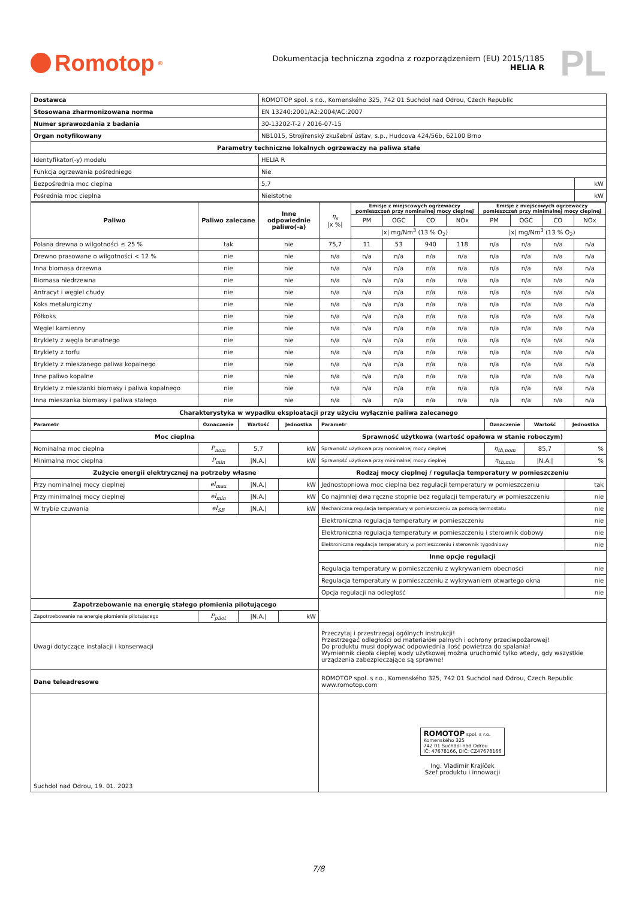Romotop<sup>®</sup>
Dokumentacja techniczna zgodna z rozporządzeniem (EU) 2015/1185
HELIA R
PL
| Dostawca | ROMOTOP spol. s r.o., Komenského 325, 742 01 Suchdol nad Odrou, Czech Republic | |
| Stosowana zharmonizowana norma | EN 13240:2001/A2:2004/AC:2007 | |
| Numer sprawozdania z badania | 30-13202-T-2 / 2016-07-15 | |
| Organ notyfikowany | NB1015, Strojírenský zkušební ústav, s.p., Hudcova 424/56b, 62100 Brno | |
| Parametry techniczne lokalnych ogrzewaczy na paliwa stałe | | |
| Identyfikator(-y) modelu | HELIA R | |
| Funkcja ogrzewania pośredniego | Nie | |
| Bezpośrednia moc cieplna | 5,7 | kW |
| Pośrednia moc cieplna | Nieistotne | kW |
| Paliwo | Paliwo zalecane | Inne odpowiednie paliwo(-a) | η<sub>s</sub> /x %/ | Emisje z miejscowych ogrzewaczy pomieszczeń przy nominalnej mocy cieplnej | | | | Emisje z miejscowych ogrzewaczy pomieszczeń przy minimalnej mocy cieplnej | | | |
| | | | | PM | OGC | CO | NOx | PM | OGC | CO | NOx |
| | | | | /x/ mg/Nm<sup>3</sup> (13 % O<sub>2</sub>) | | | | /x/ mg/Nm<sup>3</sup> (13 % O<sub>2</sub>) | | | |
| Polana drewna o wilgotności ≤ 25 % | tak | nie | 75,7 | 11 | 53 | 940 | 118 | n/a | n/a | n/a | n/a |
| Drewno prasowane o wilgotności < 12 % | nie | nie | n/a | n/a | n/a | n/a | n/a | n/a | n/a | n/a | n/a |
| Inna biomasa drzewna | nie | nie | n/a | n/a | n/a | n/a | n/a | n/a | n/a | n/a | n/a |
| Biomasa niedrzewna | nie | nie | n/a | n/a | n/a | n/a | n/a | n/a | n/a | n/a | n/a |
| Antracyt i węgiel chudy | nie | nie | n/a | n/a | n/a | n/a | n/a | n/a | n/a | n/a | n/a |
| Koks metalurgiczny | nie | nie | n/a | n/a | n/a | n/a | n/a | n/a | n/a | n/a | n/a |
| Półkoks | nie | nie | n/a | n/a | n/a | n/a | n/a | n/a | n/a | n/a | n/a |
| Węgiel kamienny | nie | nie | n/a | n/a | n/a | n/a | n/a | n/a | n/a | n/a | n/a |
| Brykiety z węgla brunatnego | nie | nie | n/a | n/a | n/a | n/a | n/a | n/a | n/a | n/a | n/a |
| Brykiety z torfu | nie | nie | n/a | n/a | n/a | n/a | n/a | n/a | n/a | n/a | n/a |
| Brykiety z mieszanego paliwa kopalnego | nie | nie | n/a | n/a | n/a | n/a | n/a | n/a | n/a | n/a | n/a |
| Inne paliwo kopalne | nie | nie | n/a | n/a | n/a | n/a | n/a | n/a | n/a | n/a | n/a |
| Brykiety z mieszanki biomasy i paliwa kopalnego | nie | nie | n/a | n/a | n/a | n/a | n/a | n/a | n/a | n/a | n/a |
| Inna mieszanka biomasy i paliwa stałego | nie | nie | n/a | n/a | n/a | n/a | n/a | n/a | n/a | n/a | n/a |
| Charakterystyka w wypadku eksploatacji przy użyciu wyłącznie paliwa zalecanego | | | | | | | |
| Parametr | Oznaczenie | Wartość | Jednostka | Parametr | Oznaczenie | Wartość | Jednostka |
| Moc cieplna | | | | Sprawność użytkowa (wartość opałowa w stanie roboczym) | | | |
| Nominalna moc cieplna | P<sub>nom</sub> | 5,7 | kW | Sprawność użytkowa przy nominalnej mocy cieplnej | η<sub>th,nom</sub> | 85,7 | % |
| Minimalna moc cieplna | P<sub>min</sub> | /N.A./ | kW | Sprawność użytkowa przy minimalnej mocy cieplnej | η<sub>th,min</sub> | /N.A./ | % |
| Zużycie energii elektrycznej na potrzeby własne | | | | Rodzaj mocy cieplnej / regulacja temperatury w pomieszczeniu | | | |
| Przy nominalnej mocy cieplnej | el<sub>max</sub> | /N.A./ | kW | Jednostopniowa moc cieplna bez regulacji temperatury w pomieszczeniu | | | tak |
| Przy minimalnej mocy cieplnej | el<sub>min</sub> | /N.A./ | kW | Co najmniej dwa ręczne stopnie bez regulacji temperatury w pomieszczeniu | | | nie |
| W trybie czuwania | el<sub>SB</sub> | /N.A./ | kW | Mechaniczna regulacja temperatury w pomieszczeniu za pomocą termostatu | | | nie |
| | | | | Elektroniczna regulacja temperatury w pomieszczeniu | | | nie |
| | | | | Elektroniczna regulacja temperatury w pomieszczeniu i sterownik dobowy | | | nie |
| | | | | Elektroniczna regulacja temperatury w pomieszczeniu i sterownik tygodniowy | | | nie |
| | | | | Inne opcje regulacji | | | |
| | | | | Regulacja temperatury w pomieszczeniu z wykrywaniem obecności | | | nie |
| | | | | Regulacja temperatury w pomieszczeniu z wykrywaniem otwartego okna | | | nie |
| | | | | Opcja regulacji na odległość | | | nie |
| Zapotrzebowanie na energię stałego płomienia pilotującego | | | | | | | |
| Zapotrzebowanie na energię płomienia pilotującego | P<sub>pilot</sub> | /N.A./ | kW | | | | |
| Uwagi dotyczące instalacji i konserwacji | | | | Przeczytaj i przestrzegaj ogólnych instrukcji! Przestrzegać odległości od materiałów palnych i ochrony przeciwpożarowej! Do produktu musi dopływać odpowiednia ilość powietrza do spalania! Wymiennik ciepła ciepłej wody użytkowej można uruchomić tylko wtedy, gdy wszystkie urządzenia zabezpieczające są sprawne! | | | |
| Dane teleadresowe | | | | ROMOTOP spol. s r.o., Komenského 325, 742 01 Suchdol nad Odrou, Czech Republic www.romotop.com | | | |
| Suchdol nad Odrou, 19. 01. 2023 | | | | ROMOTOP spol. s r.o. Komenského 325 742 01 Suchdol nad Odrou IČ: 47678166, DIČ: CZ47678166 Ing. Vladimír Krajíček Szef produktu i innowacji | | | |
7/8